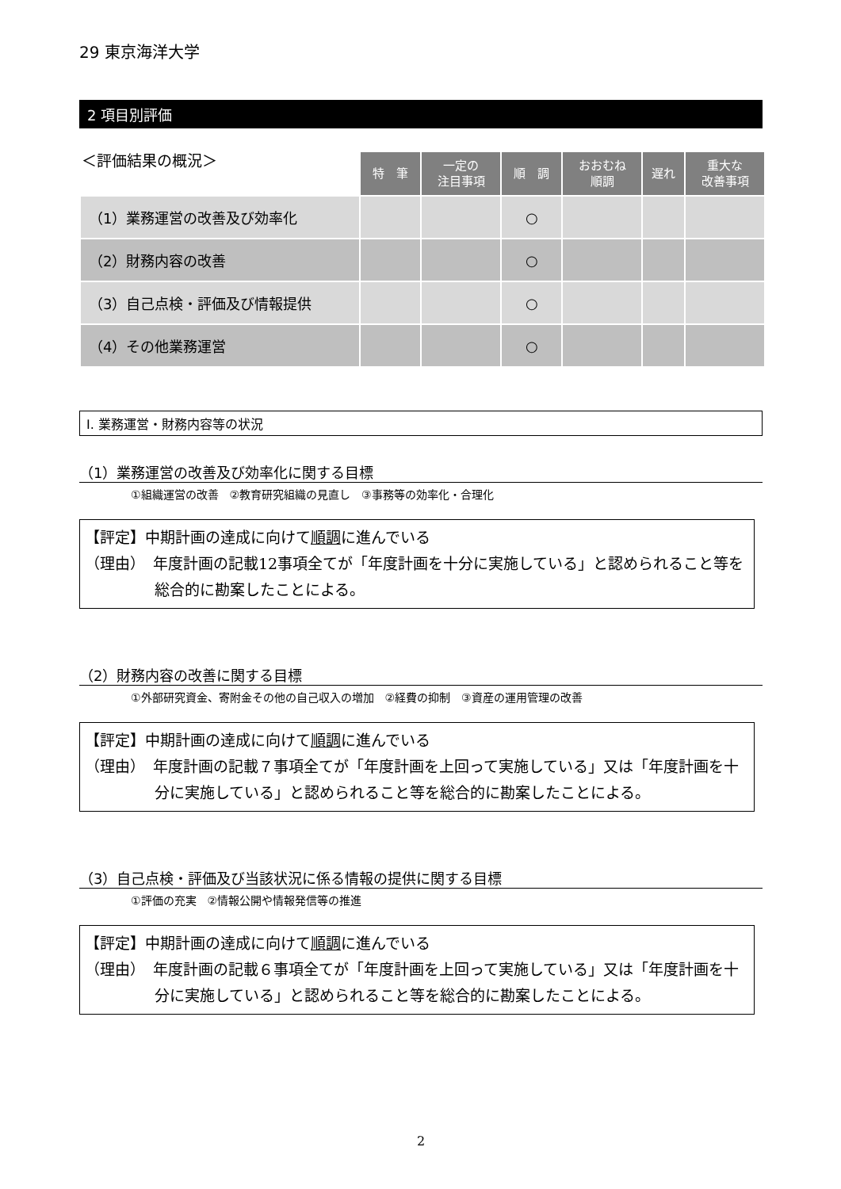29 東京海洋大学
2 項目別評価
| ＜評価結果の概況＞ | 特 筆 | 一定の 注目事項 | 順 調 | おおむね 順調 | 遅れ | 重大な 改善事項 |
| --- | --- | --- | --- | --- | --- | --- |
| （1）業務運営の改善及び効率化 | | | ○ | | | |
| （2）財務内容の改善 | | | ○ | | | |
| （3）自己点検・評価及び情報提供 | | | ○ | | | |
| （4）その他業務運営 | | | ○ | | | |
Ⅰ. 業務運営・財務内容等の状況
（1）業務運営の改善及び効率化に関する目標
①組織運営の改善　②教育研究組織の見直し　③事務等の効率化・合理化
【評定】中期計画の達成に向けて順調に進んでいる
（理由）　年度計画の記載12事項全てが「年度計画を十分に実施している」と認められること等を総合的に勘案したことによる。
（2）財務内容の改善に関する目標
①外部研究資金、寄附金その他の自己収入の増加　②経費の抑制　③資産の運用管理の改善
【評定】中期計画の達成に向けて順調に進んでいる
（理由）　年度計画の記載７事項全てが「年度計画を上回って実施している」又は「年度計画を十分に実施している」と認められること等を総合的に勘案したことによる。
（3）自己点検・評価及び当該状況に係る情報の提供に関する目標
①評価の充実　②情報公開や情報発信等の推進
【評定】中期計画の達成に向けて順調に進んでいる
（理由）　年度計画の記載６事項全てが「年度計画を上回って実施している」又は「年度計画を十分に実施している」と認められること等を総合的に勘案したことによる。
2